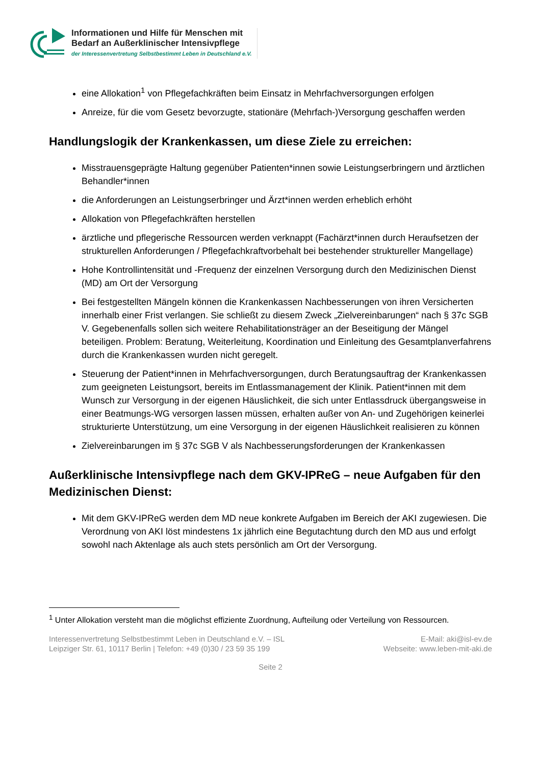Informationen und Hilfe für Menschen mit
Bedarf an Außerklinischer Intensivpflege
der Interessenvertretung Selbstbestimmt Leben in Deutschland e.V.
eine Allokation<sup>1</sup> von Pflegefachkräften beim Einsatz in Mehrfachversorgungen erfolgen
Anreize, für die vom Gesetz bevorzugte, stationäre (Mehrfach-)Versorgung geschaffen werden
Handlungslogik der Krankenkassen, um diese Ziele zu erreichen:
Misstrauensgeprägte Haltung gegenüber Patienten*innen sowie Leistungserbringern und ärztlichen Behandler*innen
die Anforderungen an Leistungserbringer und Ärzt*innen werden erheblich erhöht
Allokation von Pflegefachkräften herstellen
ärztliche und pflegerische Ressourcen werden verknappt (Fachärzt*innen durch Heraufsetzen der strukturellen Anforderungen / Pflegefachkraftvorbehalt bei bestehender struktureller Mangellage)
Hohe Kontrollintensität und -Frequenz der einzelnen Versorgung durch den Medizinischen Dienst (MD) am Ort der Versorgung
Bei festgestellten Mängeln können die Krankenkassen Nachbesserungen von ihren Versicherten innerhalb einer Frist verlangen. Sie schließt zu diesem Zweck „Zielvereinbarungen“ nach § 37c SGB V. Gegebenenfalls sollen sich weitere Rehabilitationsträger an der Beseitigung der Mängel beteiligen. Problem: Beratung, Weiterleitung, Koordination und Einleitung des Gesamtplanverfahrens durch die Krankenkassen wurden nicht geregelt.
Steuerung der Patient*innen in Mehrfachversorgungen, durch Beratungsauftrag der Krankenkassen zum geeigneten Leistungsort, bereits im Entlassmanagement der Klinik. Patient*innen mit dem Wunsch zur Versorgung in der eigenen Häuslichkeit, die sich unter Entlassdruck übergangsweise in einer Beatmungs-WG versorgen lassen müssen, erhalten außer von An- und Zugehörigen keinerlei strukturierte Unterstützung, um eine Versorgung in der eigenen Häuslichkeit realisieren zu können
Zielvereinbarungen im § 37c SGB V als Nachbesserungsforderungen der Krankenkassen
Außerklinische Intensivpflege nach dem GKV-IPReG – neue Aufgaben für den Medizinischen Dienst:
Mit dem GKV-IPReG werden dem MD neue konkrete Aufgaben im Bereich der AKI zugewiesen. Die Verordnung von AKI löst mindestens 1x jährlich eine Begutachtung durch den MD aus und erfolgt sowohl nach Aktenlage als auch stets persönlich am Ort der Versorgung.
<sup>1</sup> Unter Allokation versteht man die möglichst effiziente Zuordnung, Aufteilung oder Verteilung von Ressourcen.
Interessenvertretung Selbstbestimmt Leben in Deutschland e.V. – ISL
Leipziger Str. 61, 10117 Berlin | Telefon: +49 (0)30 / 23 59 35 199
E-Mail: aki@isl-ev.de
Webseite: www.leben-mit-aki.de
Seite 2